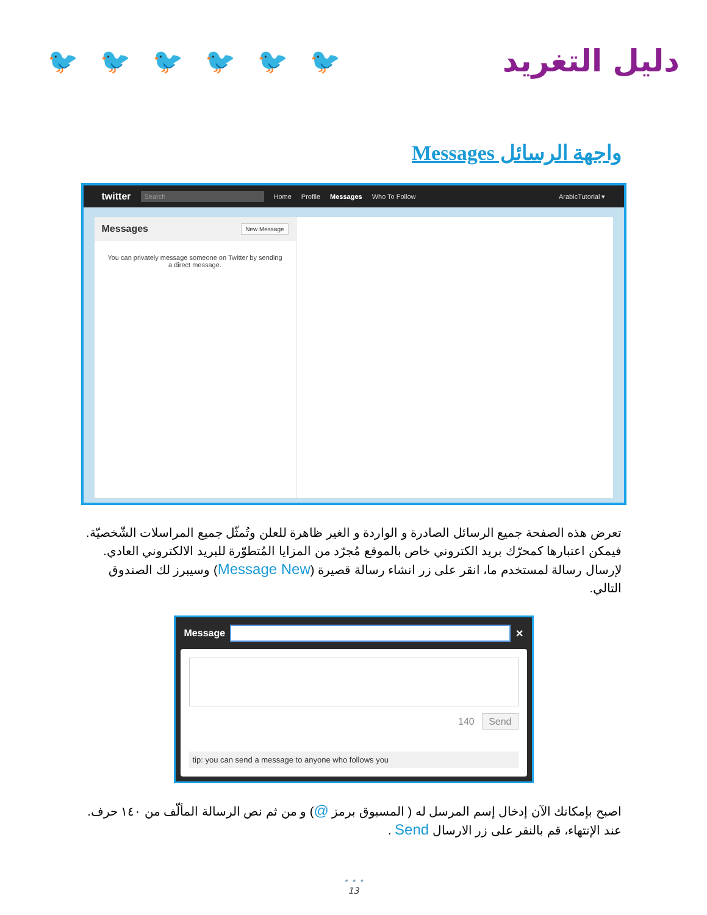🐦 🐦 🐦 🐦 🐦 🐦
دليل التغريد
واجهة الرسائل Messages
twitter Search Home Profile Messages Who To Follow ArabicTutorial ▾
Messages New Message
You can privately message someone on Twitter by sending a direct message.
تعرض هذه الصفحة جميع الرسائل الصادرة و الواردة و الغير ظاهرة للعلن وتُمثّل جميع المراسلات الشّخصيّة. فيمكن اعتبارها كمحرّك بريد الكتروني خاص بالموقع مُجرّد من المزايا المُتطوّرة للبريد الالكتروني العادي. لإرسال رسالة لمستخدم ما، انقر على زر انشاء رسالة قصيرة (Message New) وسيبرز لك الصندوق التالي.
Message
✕
140 Send
tip: you can send a message to anyone who follows you
اصبح بإمكانك الآن إدخال إسم المرسل له ( المسبوق برمز @) و من ثم نص الرسالة المألّف من ١٤٠ حرف. عند الإنتهاء، قم بالنقر على زر الارسال Send .
• • •
13